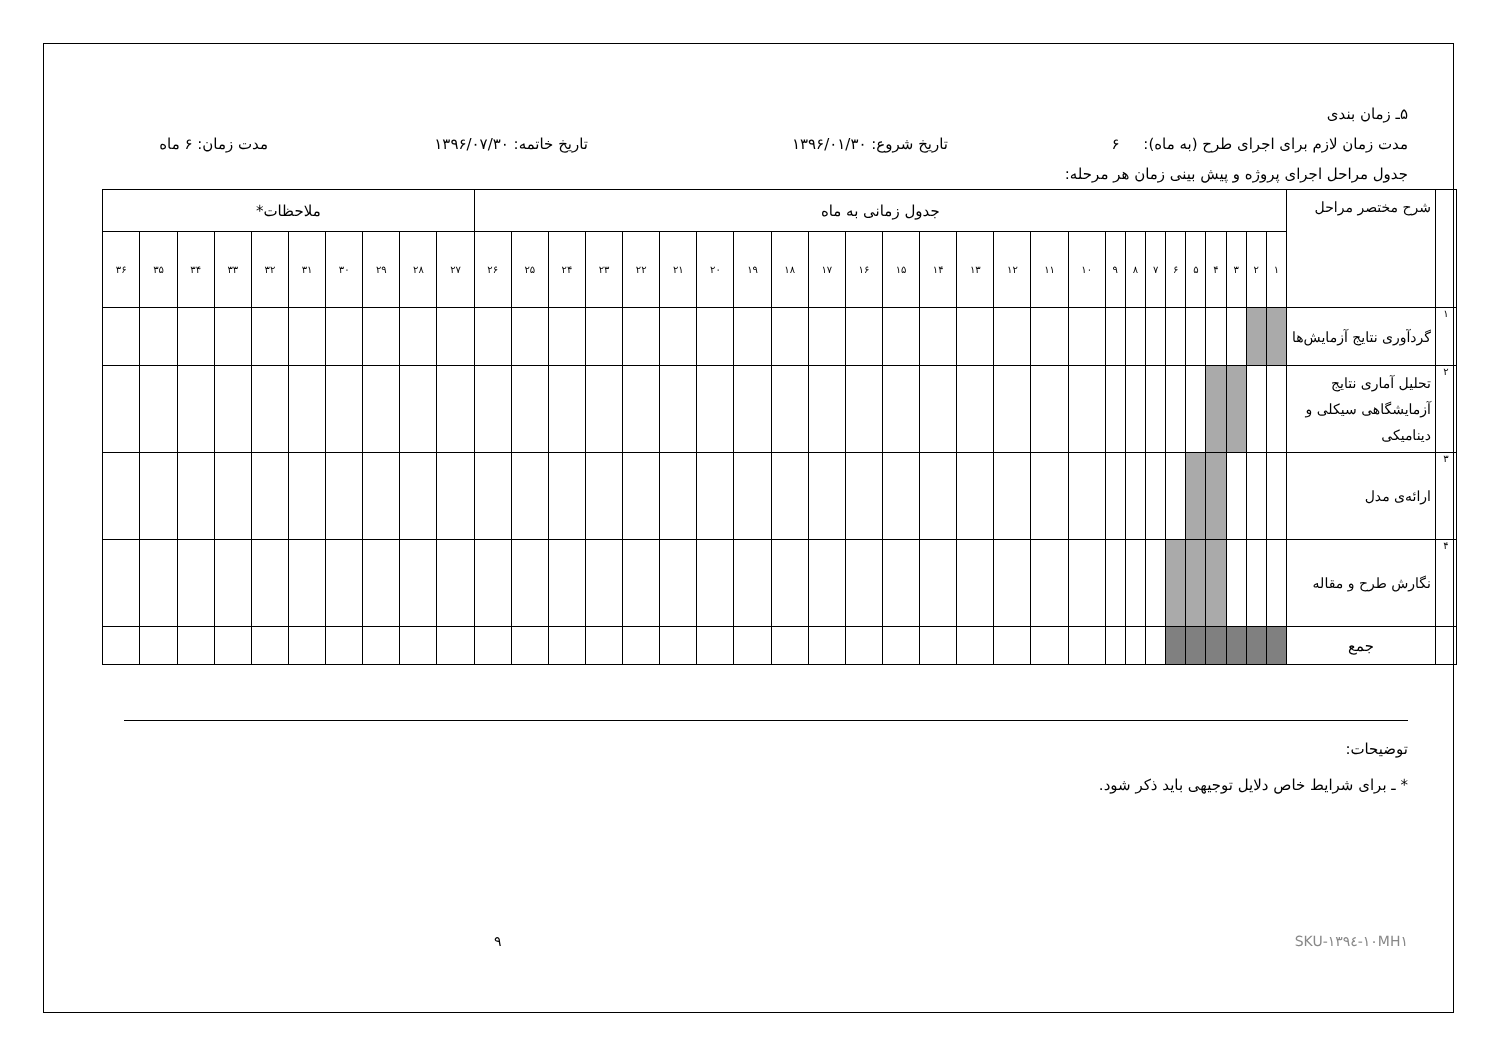۵ـ زمان بندی
مدت زمان لازم برای اجرای طرح (به ماه): ۶ تاریخ شروع: ۱۳۹۶/۰۱/۳۰ تاریخ خاتمه: ۱۳۹۶/۰۷/۳۰ مدت زمان: ۶ ماه
جدول مراحل اجرای پروژه و پیش بینی زمان هر مرحله:
| | شرح مختصر مراحل | جدول زمانی به ماه | | | | | | | | | | | | | | | | | | | | | | | | | | ملاحظات* | | | | | | | | | |
| --- | --- | --- | --- | --- | --- | --- | --- | --- | --- | --- | --- | --- | --- | --- | --- | --- | --- | --- | --- | --- | --- | --- | --- | --- | --- | --- | --- | --- | --- | --- | --- | --- | --- | --- | --- | --- | --- |
| | | ۱ | ۲ | ۳ | ۴ | ۵ | ۶ | ۷ | ۸ | ۹ | ۱۰ | ۱۱ | ۱۲ | ۱۳ | ۱۴ | ۱۵ | ۱۶ | ۱۷ | ۱۸ | ۱۹ | ۲۰ | ۲۱ | ۲۲ | ۲۳ | ۲۴ | ۲۵ | ۲۶ | ۲۷ | ۲۸ | ۲۹ | ۳۰ | ۳۱ | ۳۲ | ۳۳ | ۳۴ | ۳۵ | ۳۶ |
| ۱ | گردآوری نتایج آزمایش‌ها | | | | | | | | | | | | | | | | | | | | | | | | | | | | | | | | | | | | |
| ۲ | تحلیل آماری نتایج آزمایشگاهی سیکلی و دینامیکی | | | | | | | | | | | | | | | | | | | | | | | | | | | | | | | | | | | | |
| ۳ | ارائه‌ی مدل | | | | | | | | | | | | | | | | | | | | | | | | | | | | | | | | | | | | |
| ۴ | نگارش طرح و مقاله | | | | | | | | | | | | | | | | | | | | | | | | | | | | | | | | | | | | |
| | جمع | | | | | | | | | | | | | | | | | | | | | | | | | | | | | | | | | | | | |
توضیحات:
* ـ برای شرایط خاص دلایل توجیهی باید ذکر شود.
۹ SKU-۱۳۹٤-۱۰MH۱